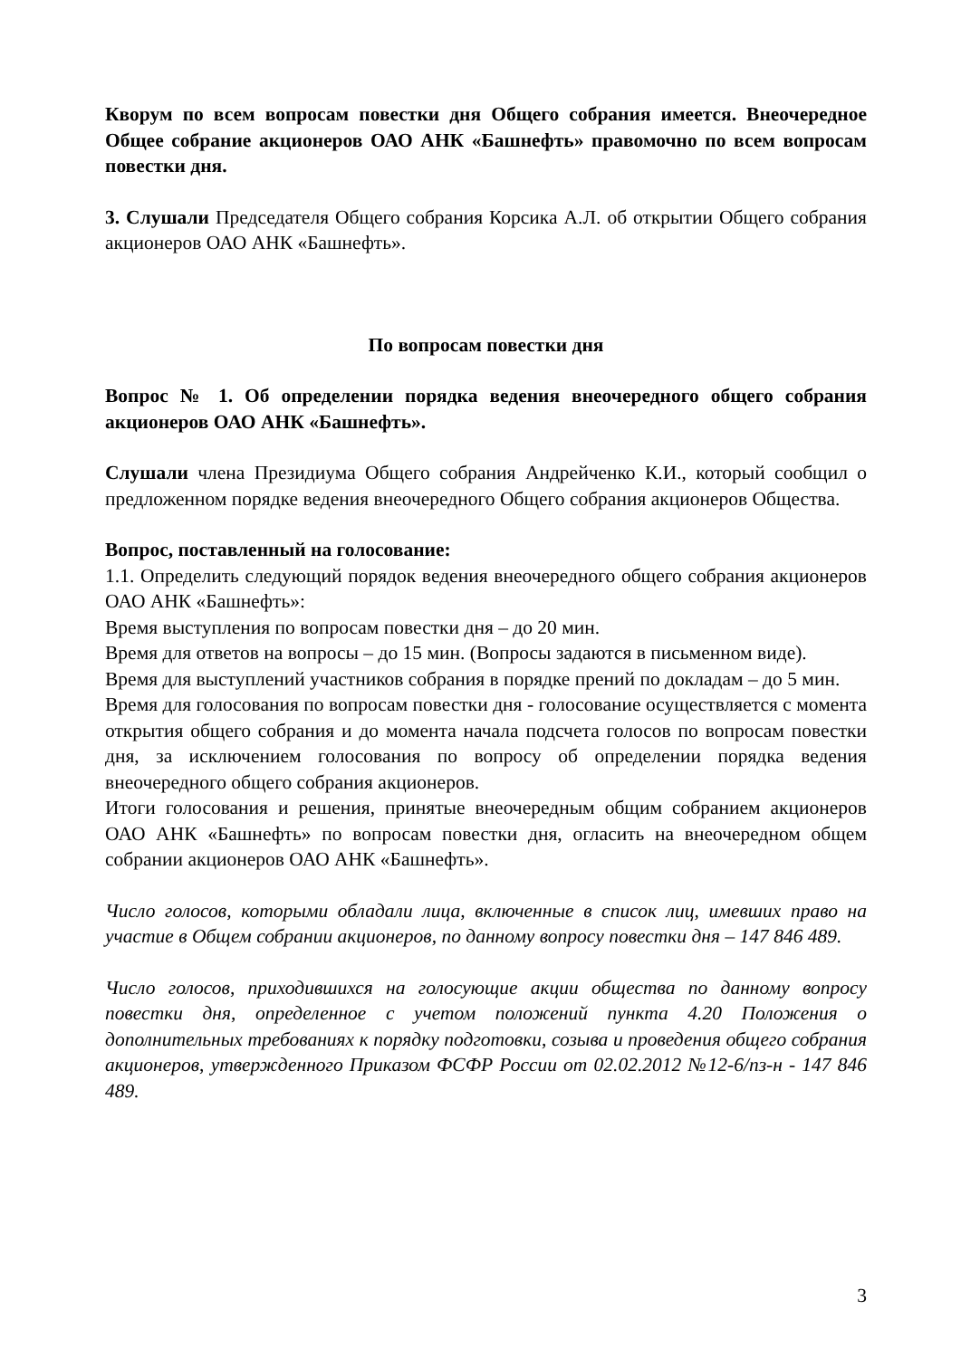Кворум по всем вопросам повестки дня Общего собрания имеется. Внеочередное Общее собрание акционеров ОАО АНК «Башнефть» правомочно по всем вопросам повестки дня.
3. Слушали Председателя Общего собрания Корсика А.Л. об открытии Общего собрания акционеров ОАО АНК «Башнефть».
По вопросам повестки дня
Вопрос № 1. Об определении порядка ведения внеочередного общего собрания акционеров ОАО АНК «Башнефть».
Слушали члена Президиума Общего собрания Андрейченко К.И., который сообщил о предложенном порядке ведения внеочередного Общего собрания акционеров Общества.
Вопрос, поставленный на голосование:
1.1. Определить следующий порядок ведения внеочередного общего собрания акционеров ОАО АНК «Башнефть»:
Время выступления по вопросам повестки дня – до 20 мин.
Время для ответов на вопросы – до 15 мин. (Вопросы задаются в письменном виде).
Время для выступлений участников собрания в порядке прений по докладам – до 5 мин.
Время для голосования по вопросам повестки дня - голосование осуществляется с момента открытия общего собрания и до момента начала подсчета голосов по вопросам повестки дня, за исключением голосования по вопросу об определении порядка ведения внеочередного общего собрания акционеров.
Итоги голосования и решения, принятые внеочередным общим собранием акционеров ОАО АНК «Башнефть» по вопросам повестки дня, огласить на внеочередном общем собрании акционеров ОАО АНК «Башнефть».
Число голосов, которыми обладали лица, включенные в список лиц, имевших право на участие в Общем собрании акционеров, по данному вопросу повестки дня – 147 846 489.
Число голосов, приходившихся на голосующие акции общества по данному вопросу повестки дня, определенное с учетом положений пункта 4.20 Положения о дополнительных требованиях к порядку подготовки, созыва и проведения общего собрания акционеров, утвержденного Приказом ФСФР России от 02.02.2012 №12-6/пз-н - 147 846 489.
3